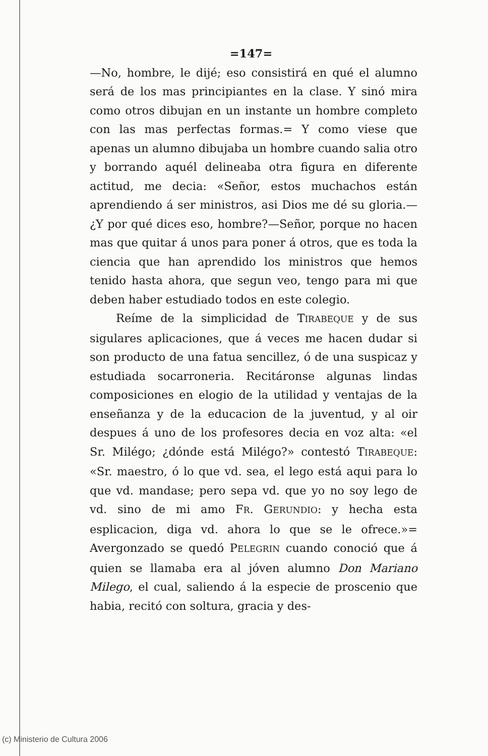=147=
—No, hombre, le dijé; eso consistirá en qué el alumno será de los mas principiantes en la clase. Y sinó mira como otros dibujan en un instante un hombre completo con las mas perfectas formas.= Y como viese que apenas un alumno dibujaba un hombre cuando salia otro y borrando aquél delineaba otra figura en diferente actitud, me decia: «Señor, estos muchachos están aprendiendo á ser ministros, asi Dios me dé su gloria.—¿Y por qué dices eso, hombre?—Señor, porque no hacen mas que quitar á unos para poner á otros, que es toda la ciencia que han aprendido los ministros que hemos tenido hasta ahora, que segun veo, tengo para mi que deben haber estudiado todos en este colegio.
Reíme de la simplicidad de TIRABEQUE y de sus sigulares aplicaciones, que á veces me hacen dudar si son producto de una fatua sencillez, ó de una suspicaz y estudiada socarroneria. Recitáronse algunas lindas composiciones en elogio de la utilidad y ventajas de la enseñanza y de la educacion de la juventud, y al oir despues á uno de los profesores decia en voz alta: «el Sr. Milégo; ¿dónde está Milégo?» contestó TIRABEQUE: «Sr. maestro, ó lo que vd. sea, el lego está aqui para lo que vd. mandase; pero sepa vd. que yo no soy lego de vd. sino de mi amo FR. GERUNDIO: y hecha esta esplicacion, diga vd. ahora lo que se le ofrece.»= Avergonzado se quedó PELEGRIN cuando conoció que á quien se llamaba era al jóven alumno Don Mariano Milego, el cual, saliendo á la especie de proscenio que habia, recitó con soltura, gracia y des-
(c) Ministerio de Cultura 2006